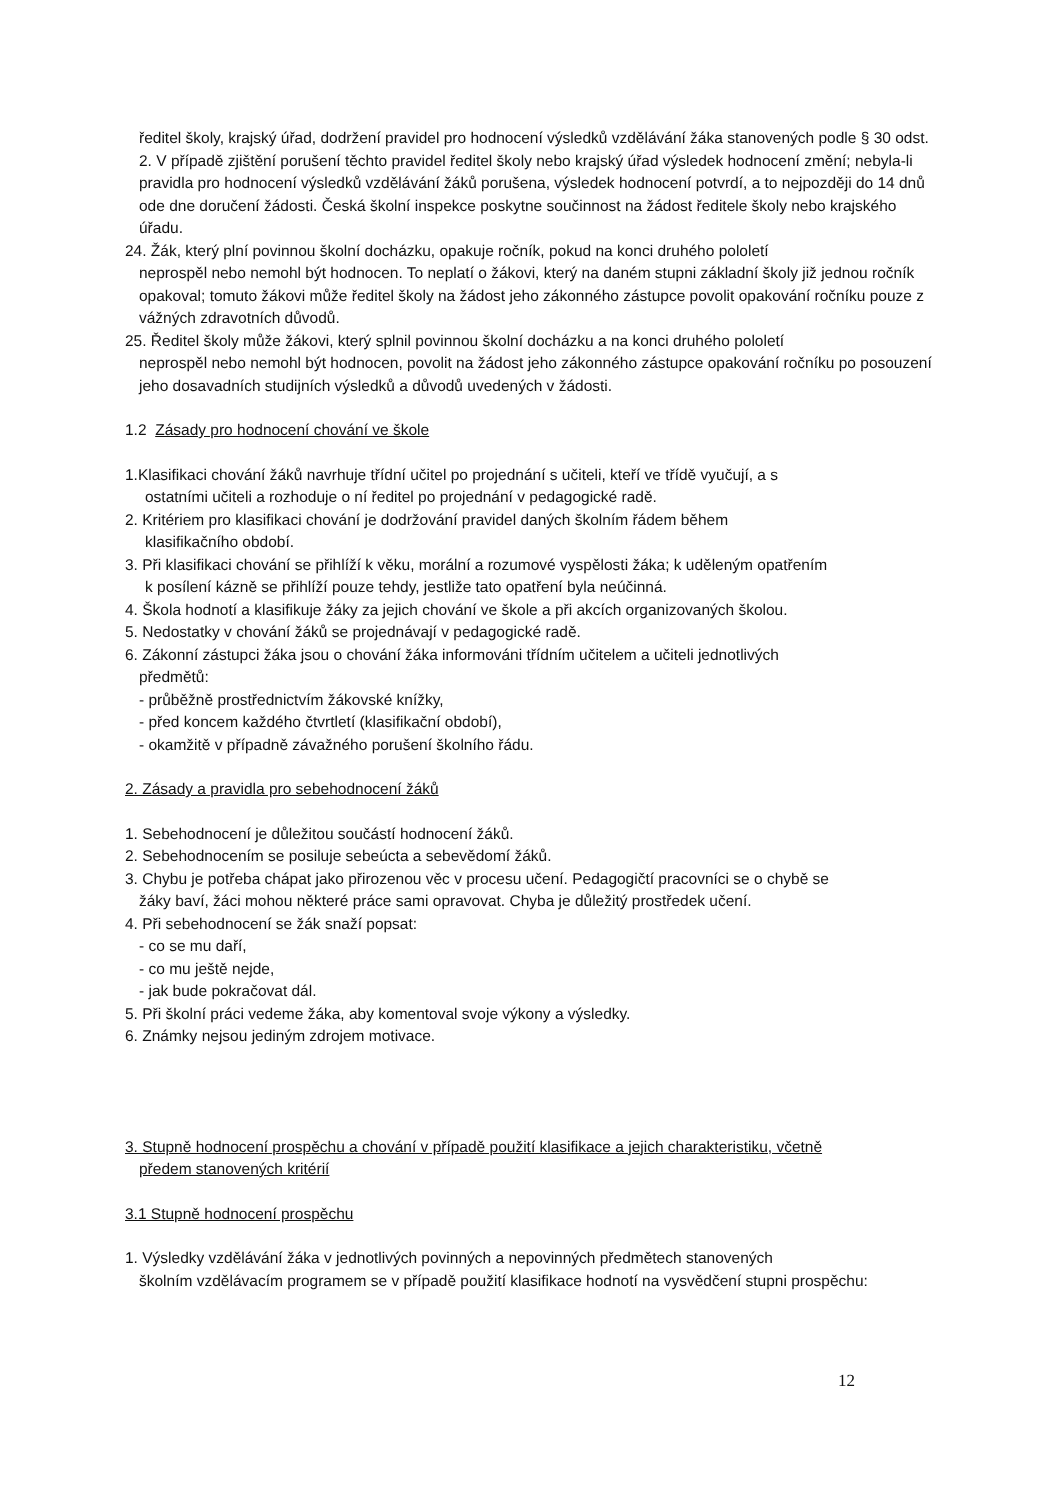ředitel školy, krajský úřad, dodržení pravidel pro hodnocení výsledků vzdělávání žáka stanovených podle § 30 odst. 2. V případě zjištění porušení těchto pravidel ředitel školy nebo krajský úřad výsledek hodnocení změní; nebyla-li pravidla pro hodnocení výsledků vzdělávání žáků porušena, výsledek hodnocení potvrdí, a to nejpozději do 14 dnů ode dne doručení žádosti. Česká školní inspekce poskytne součinnost na žádost ředitele školy nebo krajského úřadu.
24. Žák, který plní povinnou školní docházku, opakuje ročník, pokud na konci druhého pololetí
neprospěl nebo nemohl být hodnocen. To neplatí o žákovi, který na daném stupni základní školy již jednou ročník opakoval; tomuto žákovi může ředitel školy na žádost jeho zákonného zástupce povolit opakování ročníku pouze z vážných zdravotních důvodů.
25. Ředitel školy může žákovi, který splnil povinnou školní docházku a na konci druhého pololetí
neprospěl nebo nemohl být hodnocen, povolit na žádost jeho zákonného zástupce opakování ročníku po posouzení jeho dosavadních studijních výsledků a důvodů uvedených v žádosti.
1.2 Zásady pro hodnocení chování ve škole
1.Klasifikaci chování žáků navrhuje třídní učitel po projednání s učiteli, kteří ve třídě vyučují, a s
ostatními učiteli a rozhoduje o ní ředitel po projednání v pedagogické radě.
2. Kritériem pro klasifikaci chování je dodržování pravidel daných školním řádem během
klasifikačního období.
3. Při klasifikaci chování se přihlíží k věku, morální a rozumové vyspělosti žáka; k uděleným opatřením
k posílení kázně se přihlíží pouze tehdy, jestliže tato opatření byla neúčinná.
4. Škola hodnotí a klasifikuje žáky za jejich chování ve škole a při akcích organizovaných školou.
5. Nedostatky v chování žáků se projednávají v pedagogické radě.
6. Zákonní zástupci žáka jsou o chování žáka informováni třídním učitelem a učiteli jednotlivých
předmětů:
- průběžně prostřednictvím žákovské knížky,
- před koncem každého čtvrtletí (klasifikační období),
- okamžitě v případně závažného porušení školního řádu.
2. Zásady a pravidla pro sebehodnocení žáků
1. Sebehodnocení je důležitou součástí hodnocení žáků.
2. Sebehodnocením se posiluje sebeúcta a sebevědomí žáků.
3. Chybu je potřeba chápat jako přirozenou věc v procesu učení. Pedagogičtí pracovníci se o chybě se
žáky baví, žáci mohou některé práce sami opravovat. Chyba je důležitý prostředek učení.
4. Při sebehodnocení se žák snaží popsat:
- co se mu daří,
- co mu ještě nejde,
- jak bude pokračovat dál.
5. Při školní práci vedeme žáka, aby komentoval svoje výkony a výsledky.
6. Známky nejsou jediným zdrojem motivace.
3. Stupně hodnocení prospěchu a chování v případě použití klasifikace a jejich charakteristiku, včetně
předem stanovených kritérií
3.1 Stupně hodnocení prospěchu
1. Výsledky vzdělávání žáka v jednotlivých povinných a nepovinných předmětech stanovených
školním vzdělávacím programem se v případě použití klasifikace hodnotí na vysvědčení stupni prospěchu:
12